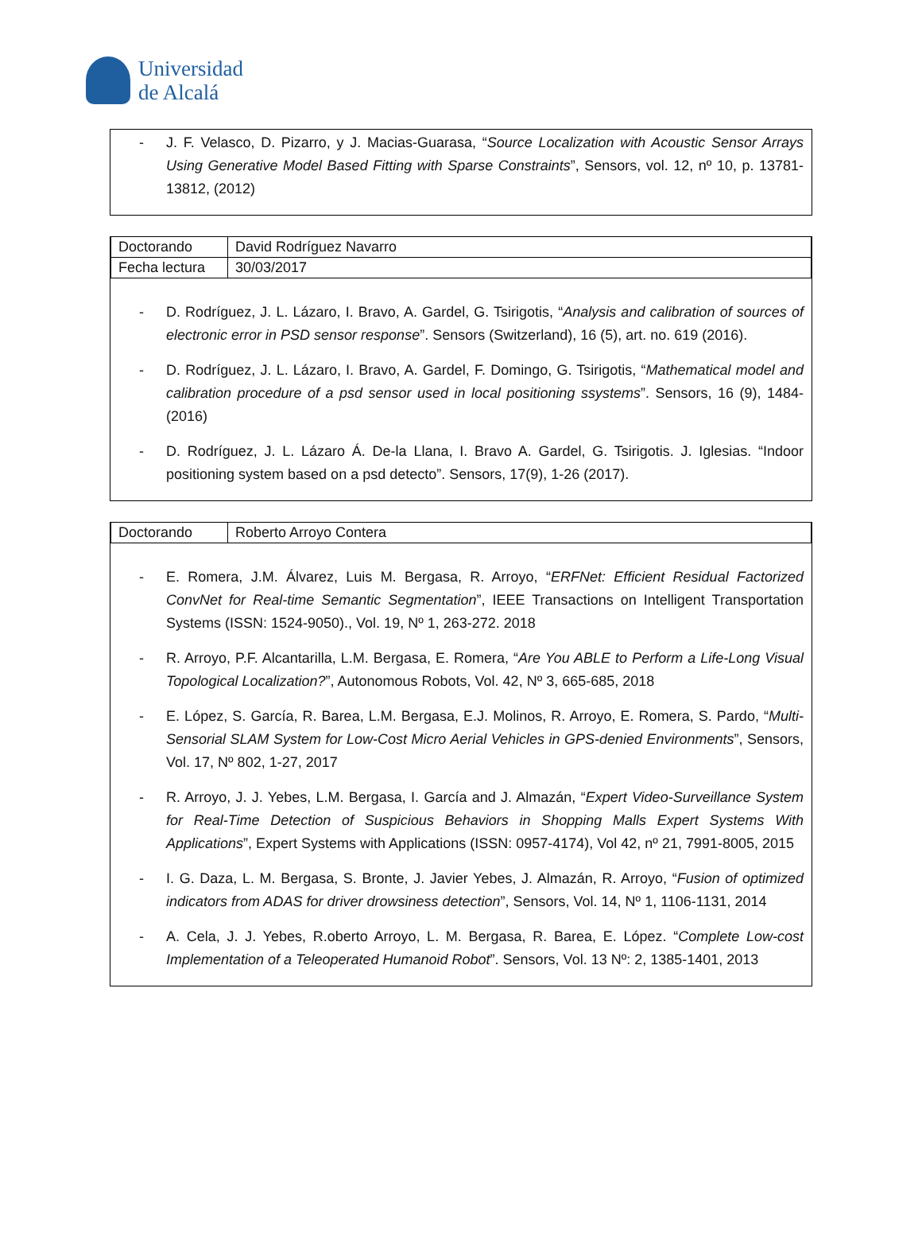Universidad
de Alcalá
- J. F. Velasco, D. Pizarro, y J. Macias-Guarasa, “Source Localization with Acoustic Sensor Arrays Using Generative Model Based Fitting with Sparse Constraints”, Sensors, vol. 12, nº 10, p. 13781-13812, (2012)
| Doctorando | David Rodríguez Navarro |
| Fecha lectura | 30/03/2017 |
- D. Rodríguez, J. L. Lázaro, I. Bravo, A. Gardel, G. Tsirigotis, “Analysis and calibration of sources of electronic error in PSD sensor response”. Sensors (Switzerland), 16 (5), art. no. 619 (2016).
- D. Rodríguez, J. L. Lázaro, I. Bravo, A. Gardel, F. Domingo, G. Tsirigotis, “Mathematical model and calibration procedure of a psd sensor used in local positioning ssystems”. Sensors, 16 (9), 1484- (2016)
- D. Rodríguez, J. L. Lázaro Á. De-la Llana, I. Bravo A. Gardel, G. Tsirigotis. J. Iglesias. “Indoor positioning system based on a psd detecto”. Sensors, 17(9), 1-26 (2017).
| Doctorando | Roberto Arroyo Contera |
- E. Romera, J.M. Álvarez, Luis M. Bergasa, R. Arroyo, “ERFNet: Efficient Residual Factorized ConvNet for Real-time Semantic Segmentation”, IEEE Transactions on Intelligent Transportation Systems (ISSN: 1524-9050)., Vol. 19, Nº 1, 263-272. 2018
- R. Arroyo, P.F. Alcantarilla, L.M. Bergasa, E. Romera, “Are You ABLE to Perform a Life-Long Visual Topological Localization?”, Autonomous Robots, Vol. 42, Nº 3, 665-685, 2018
- E. López, S. García, R. Barea, L.M. Bergasa, E.J. Molinos, R. Arroyo, E. Romera, S. Pardo, “Multi-Sensorial SLAM System for Low-Cost Micro Aerial Vehicles in GPS-denied Environments”, Sensors, Vol. 17, Nº 802, 1-27, 2017
- R. Arroyo, J. J. Yebes, L.M. Bergasa, I. García and J. Almazán, “Expert Video-Surveillance System for Real-Time Detection of Suspicious Behaviors in Shopping Malls Expert Systems With Applications”, Expert Systems with Applications (ISSN: 0957-4174), Vol 42, nº 21, 7991-8005, 2015
- I. G. Daza, L. M. Bergasa, S. Bronte, J. Javier Yebes, J. Almazán, R. Arroyo, “Fusion of optimized indicators from ADAS for driver drowsiness detection”, Sensors, Vol. 14, Nº 1, 1106-1131, 2014
- A. Cela, J. J. Yebes, R.oberto Arroyo, L. M. Bergasa, R. Barea, E. López. “Complete Low-cost Implementation of a Teleoperated Humanoid Robot”. Sensors, Vol. 13 Nº: 2, 1385-1401, 2013